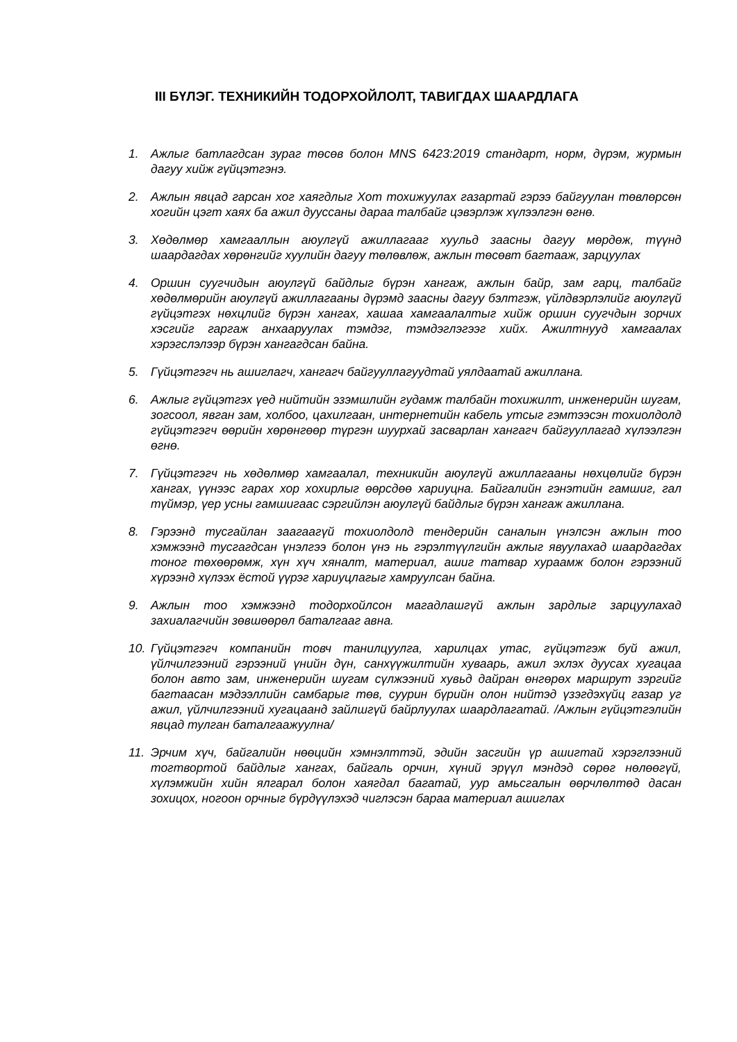III БҮЛЭГ. ТЕХНИКИЙН ТОДОРХОЙЛОЛТ, ТАВИГДАХ ШААРДЛАГА
1. Ажлыг батлагдсан зураг төсөв болон MNS 6423:2019 стандарт, норм, дүрэм, журмын дагуу хийж гүйцэтгэнэ.
2. Ажлын явцад гарсан хог хаягдлыг Хот тохижуулах газартай гэрээ байгуулан төвлөрсөн хогийн цэгт хаях ба ажил дууссаны дараа талбайг цэвэрлэж хүлээлгэн өгнө.
3. Хөдөлмөр хамгааллын аюулгүй ажиллагааг хуульд заасны дагуу мөрдөж, түүнд шаардагдах хөрөнгийг хуулийн дагуу төлөвлөж, ажлын төсөвт багтааж, зарцуулах
4. Оршин суугчидын аюулгүй байдлыг бүрэн хангаж, ажлын байр, зам гарц, талбайг хөдөлмөрийн аюулгүй ажиллагааны дүрэмд заасны дагуу бэлтгэж, үйлдвэрлэлийг аюулгүй гүйцэтгэх нөхцлийг бүрэн хангах, хашаа хамгаалалтыг хийж оршин суугчдын зорчих хэсгийг гаргаж анхааруулах тэмдэг, тэмдэглэгээг хийх. Ажилтнууд хамгаалах хэрэгслэлээр бүрэн хангагдсан байна.
5. Гүйцэтгэгч нь ашиглагч, хангагч байгууллагуудтай уялдаатай ажиллана.
6. Ажлыг гүйцэтгэх үед нийтийн эзэмшлийн гудамж талбайн тохижилт, инженерийн шугам, зогсоол, явган зам, холбоо, цахилгаан, интернетийн кабель утсыг гэмтээсэн тохиолдолд гүйцэтгэгч өөрийн хөрөнгөөр түргэн шуурхай засварлан хангагч байгууллагад хүлээлгэн өгнө.
7. Гүйцэтгэгч нь хөдөлмөр хамгаалал, техникийн аюулгүй ажиллагааны нөхцөлийг бүрэн хангах, үүнээс гарах хор хохирлыг өөрсдөө хариуцна. Байгалийн гэнэтийн гамшиг, гал түймэр, үер усны гамшигаас сэргийлэн аюулгүй байдлыг бүрэн хангаж ажиллана.
8. Гэрээнд тусгайлан заагаагүй тохиолдолд тендерийн саналын үнэлсэн ажлын тоо хэмжээнд тусгагдсан үнэлгээ болон үнэ нь гэрэлтүүлгийн ажлыг явуулахад шаардагдах тоног төхөөрөмж, хүн хүч хяналт, материал, ашиг татвар хураамж болон гэрээний хүрээнд хүлээх ёстой үүрэг хариуцлагыг хамруулсан байна.
9. Ажлын тоо хэмжээнд тодорхойлсон магадлашгүй ажлын зардлыг зарцуулахад захиалагчийн зөвшөөрөл баталгааг авна.
10. Гүйцэтгэгч компанийн товч танилцуулга, харилцах утас, гүйцэтгэж буй ажил, үйлчилгээний гэрээний үнийн дүн, санхүүжилтийн хуваарь, ажил эхлэх дуусах хугацаа болон авто зам, инженерийн шугам сүлжээний хувьд дайран өнгөрөх маршрут зэргийг багтаасан мэдээллийн самбарыг төв, суурин бүрийн олон нийтэд үзэгдэхүйц газар уг ажил, үйлчилгээний хугацаанд зайлшгүй байрлуулах шаардлагатай. /Ажлын гүйцэтгэлийн явцад тулган баталгаажуулна/
11. Эрчим хүч, байгалийн нөөцийн хэмнэлттэй, эдийн засгийн үр ашигтай хэрэглээний тогтвортой байдлыг хангах, байгаль орчин, хүний эрүүл мэндэд сөрөг нөлөөгүй, хүлэмжийн хийн ялгарал болон хаягдал багатай, уур амьсгалын өөрчлөлтөд дасан зохицох, ногоон орчныг бүрдүүлэхэд чиглэсэн бараа материал ашиглах